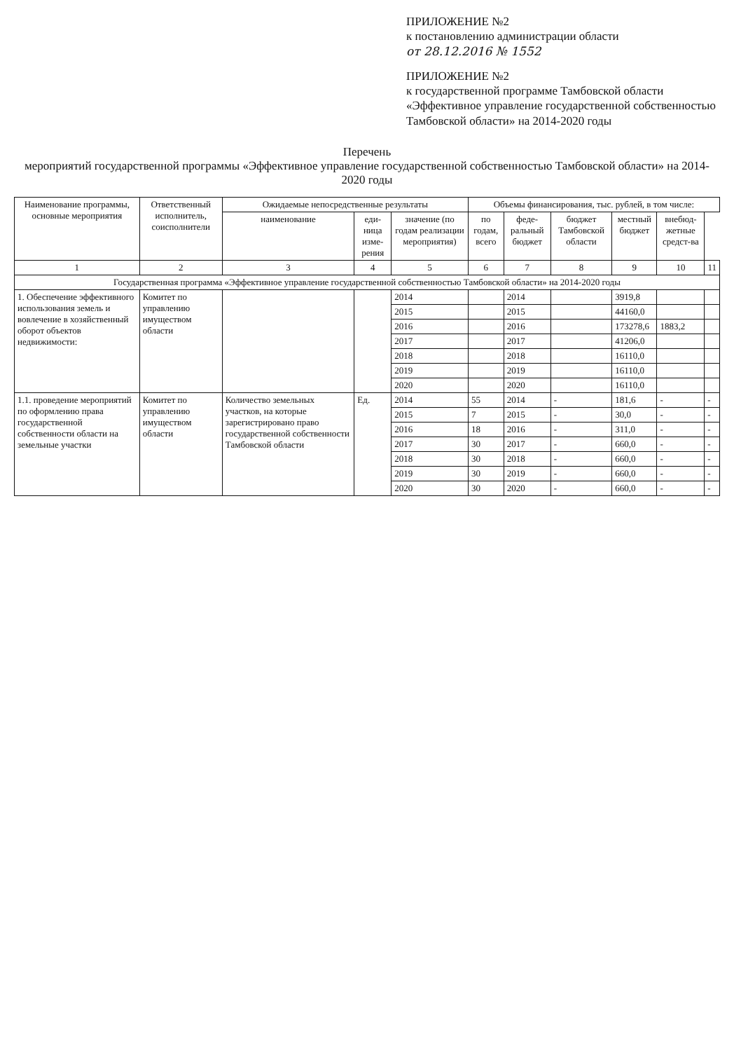ПРИЛОЖЕНИЕ №2
к постановлению администрации области
от 28.12.2016 № 1552
ПРИЛОЖЕНИЕ №2
к государственной программе Тамбовской области «Эффективное управление государственной собственностью Тамбовской области» на 2014-2020 годы
Перечень
мероприятий государственной программы «Эффективное управление государственной собственностью Тамбовской области» на 2014-2020 годы
| Наименование программы, основные мероприятия | Ответственный исполнитель, соисполнители | Ожидаемые непосредственные результаты | | | Объемы финансирования, тыс. рублей, в том числе: | | | | | |
| --- | --- | --- | --- | --- | --- | --- | --- | --- | --- | --- |
| | | наименование | еди-ница изме-рения | значение (по годам реализации мероприятия) | по годам, всего | феде-ральный бюджет | бюджет Тамбовской области | местный бюджет | внебюд-жетные средст-ва | |
| 1 | 2 | 3 | 4 | 5 | 6 | 7 | 8 | 9 | 10 | 11 |
| Государственная программа «Эффективное управление государственной собственностью Тамбовской области» на 2014-2020 годы | | | | | | | | | | |
| 1. Обеспечение эффективного использования земель и вовлечение в хозяйственный оборот объектов недвижимости: | Комитет по управлению имуществом области | | | 2014 | | 2014 | | 3919,8 | | |
| | | | | 2015 | | 2015 | | 44160,0 | | |
| | | | | 2016 | | 2016 | | 173278,6 | 1883,2 | |
| | | | | 2017 | | 2017 | | 41206,0 | | |
| | | | | 2018 | | 2018 | | 16110,0 | | |
| | | | | 2019 | | 2019 | | 16110,0 | | |
| | | | | 2020 | | 2020 | | 16110,0 | | |
| 1.1. проведение мероприятий по оформлению права государственной собственности области на земельные участки | Комитет по управлению имуществом области | Количество земельных участков, на которые зарегистрировано право государственной собственности Тамбовской области | Ед. | 2014 | 55 | 2014 | - | 181,6 | - | - |
| | | | | 2015 | 7 | 2015 | - | 30,0 | - | - |
| | | | | 2016 | 18 | 2016 | - | 311,0 | - | - |
| | | | | 2017 | 30 | 2017 | - | 660,0 | - | - |
| | | | | 2018 | 30 | 2018 | - | 660,0 | - | - |
| | | | | 2019 | 30 | 2019 | - | 660,0 | - | - |
| | | | | 2020 | 30 | 2020 | - | 660,0 | - | - |